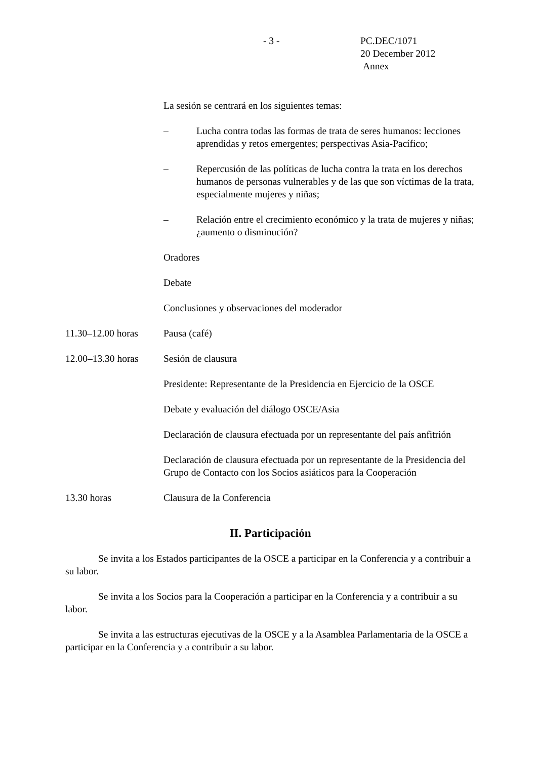- 3 -
PC.DEC/1071
20 December 2012
Annex
La sesión se centrará en los siguientes temas:
– Lucha contra todas las formas de trata de seres humanos: lecciones aprendidas y retos emergentes; perspectivas Asia-Pacífico;
– Repercusión de las políticas de lucha contra la trata en los derechos humanos de personas vulnerables y de las que son víctimas de la trata, especialmente mujeres y niñas;
– Relación entre el crecimiento económico y la trata de mujeres y niñas; ¿aumento o disminución?
Oradores
Debate
Conclusiones y observaciones del moderador
11.30–12.00 horas
Pausa (café)
12.00–13.30 horas
Sesión de clausura
Presidente: Representante de la Presidencia en Ejercicio de la OSCE
Debate y evaluación del diálogo OSCE/Asia
Declaración de clausura efectuada por un representante del país anfitrión
Declaración de clausura efectuada por un representante de la Presidencia del Grupo de Contacto con los Socios asiáticos para la Cooperación
13.30 horas Clausura de la Conferencia
II. Participación
Se invita a los Estados participantes de la OSCE a participar en la Conferencia y a contribuir a su labor.
Se invita a los Socios para la Cooperación a participar en la Conferencia y a contribuir a su labor.
Se invita a las estructuras ejecutivas de la OSCE y a la Asamblea Parlamentaria de la OSCE a participar en la Conferencia y a contribuir a su labor.